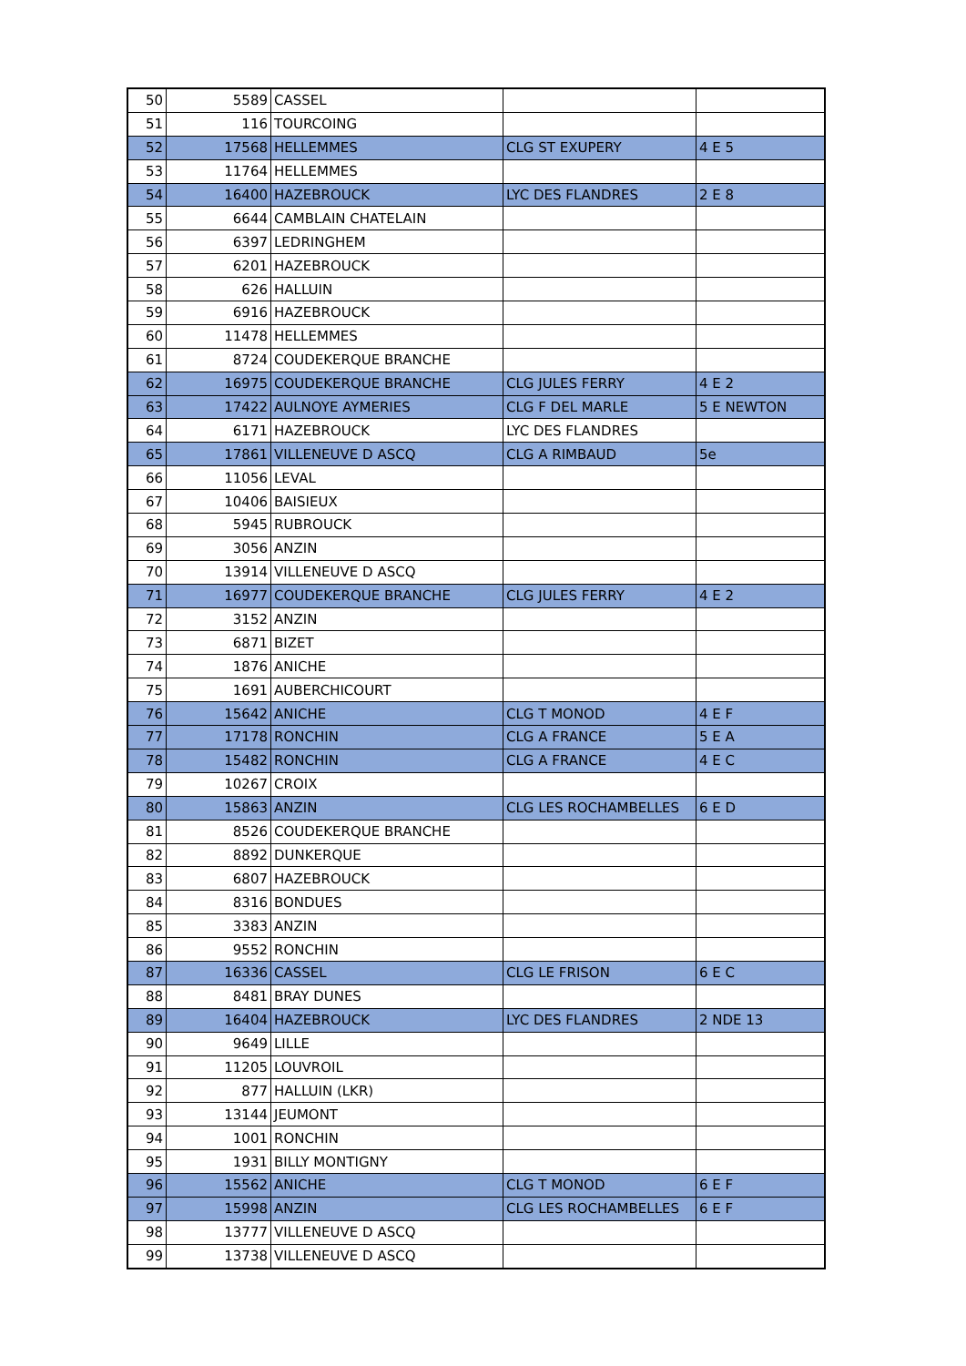| 50 | 5589 | CASSEL | | |
| 51 | 116 | TOURCOING | | |
| 52 | 17568 | HELLEMMES | CLG ST EXUPERY | 4 E 5 |
| 53 | 11764 | HELLEMMES | | |
| 54 | 16400 | HAZEBROUCK | LYC DES FLANDRES | 2 E 8 |
| 55 | 6644 | CAMBLAIN CHATELAIN | | |
| 56 | 6397 | LEDRINGHEM | | |
| 57 | 6201 | HAZEBROUCK | | |
| 58 | 626 | HALLUIN | | |
| 59 | 6916 | HAZEBROUCK | | |
| 60 | 11478 | HELLEMMES | | |
| 61 | 8724 | COUDEKERQUE BRANCHE | | |
| 62 | 16975 | COUDEKERQUE BRANCHE | CLG JULES FERRY | 4 E 2 |
| 63 | 17422 | AULNOYE AYMERIES | CLG F DEL MARLE | 5 E NEWTON |
| 64 | 6171 | HAZEBROUCK | LYC DES FLANDRES | |
| 65 | 17861 | VILLENEUVE D ASCQ | CLG A RIMBAUD | 5e |
| 66 | 11056 | LEVAL | | |
| 67 | 10406 | BAISIEUX | | |
| 68 | 5945 | RUBROUCK | | |
| 69 | 3056 | ANZIN | | |
| 70 | 13914 | VILLENEUVE D ASCQ | | |
| 71 | 16977 | COUDEKERQUE BRANCHE | CLG JULES FERRY | 4 E 2 |
| 72 | 3152 | ANZIN | | |
| 73 | 6871 | BIZET | | |
| 74 | 1876 | ANICHE | | |
| 75 | 1691 | AUBERCHICOURT | | |
| 76 | 15642 | ANICHE | CLG T MONOD | 4 E F |
| 77 | 17178 | RONCHIN | CLG A FRANCE | 5 E A |
| 78 | 15482 | RONCHIN | CLG A FRANCE | 4 E C |
| 79 | 10267 | CROIX | | |
| 80 | 15863 | ANZIN | CLG LES ROCHAMBELLES | 6 E D |
| 81 | 8526 | COUDEKERQUE BRANCHE | | |
| 82 | 8892 | DUNKERQUE | | |
| 83 | 6807 | HAZEBROUCK | | |
| 84 | 8316 | BONDUES | | |
| 85 | 3383 | ANZIN | | |
| 86 | 9552 | RONCHIN | | |
| 87 | 16336 | CASSEL | CLG LE FRISON | 6 E C |
| 88 | 8481 | BRAY DUNES | | |
| 89 | 16404 | HAZEBROUCK | LYC DES FLANDRES | 2 NDE 13 |
| 90 | 9649 | LILLE | | |
| 91 | 11205 | LOUVROIL | | |
| 92 | 877 | HALLUIN (LKR) | | |
| 93 | 13144 | JEUMONT | | |
| 94 | 1001 | RONCHIN | | |
| 95 | 1931 | BILLY MONTIGNY | | |
| 96 | 15562 | ANICHE | CLG T MONOD | 6 E F |
| 97 | 15998 | ANZIN | CLG LES ROCHAMBELLES | 6 E F |
| 98 | 13777 | VILLENEUVE D ASCQ | | |
| 99 | 13738 | VILLENEUVE D ASCQ | | |